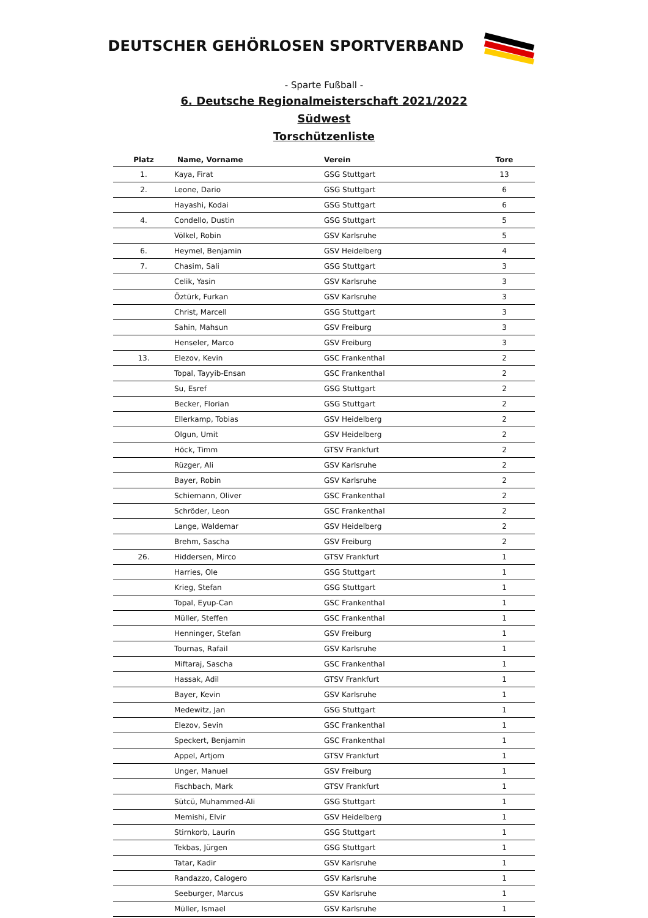DEUTSCHER GEHÖRLOSEN SPORTVERBAND
- Sparte Fußball -
6. Deutsche Regionalmeisterschaft 2021/2022
Südwest
Torschützenliste
| Platz | Name, Vorname | Verein | Tore |
| --- | --- | --- | --- |
| 1. | Kaya, Firat | GSG Stuttgart | 13 |
| 2. | Leone, Dario | GSG Stuttgart | 6 |
| | Hayashi, Kodai | GSG Stuttgart | 6 |
| 4. | Condello, Dustin | GSG Stuttgart | 5 |
| | Völkel, Robin | GSV Karlsruhe | 5 |
| 6. | Heymel, Benjamin | GSV Heidelberg | 4 |
| 7. | Chasim, Sali | GSG Stuttgart | 3 |
| | Celik, Yasin | GSV Karlsruhe | 3 |
| | Öztürk, Furkan | GSV Karlsruhe | 3 |
| | Christ, Marcell | GSG Stuttgart | 3 |
| | Sahin, Mahsun | GSV Freiburg | 3 |
| | Henseler, Marco | GSV Freiburg | 3 |
| 13. | Elezov, Kevin | GSC Frankenthal | 2 |
| | Topal, Tayyib-Ensan | GSC Frankenthal | 2 |
| | Su, Esref | GSG Stuttgart | 2 |
| | Becker, Florian | GSG Stuttgart | 2 |
| | Ellerkamp, Tobias | GSV Heidelberg | 2 |
| | Olgun, Umit | GSV Heidelberg | 2 |
| | Höck, Timm | GTSV Frankfurt | 2 |
| | Rüzger, Ali | GSV Karlsruhe | 2 |
| | Bayer, Robin | GSV Karlsruhe | 2 |
| | Schiemann, Oliver | GSC Frankenthal | 2 |
| | Schröder, Leon | GSC Frankenthal | 2 |
| | Lange, Waldemar | GSV Heidelberg | 2 |
| | Brehm, Sascha | GSV Freiburg | 2 |
| 26. | Hiddersen, Mirco | GTSV Frankfurt | 1 |
| | Harries, Ole | GSG Stuttgart | 1 |
| | Krieg, Stefan | GSG Stuttgart | 1 |
| | Topal, Eyup-Can | GSC Frankenthal | 1 |
| | Müller, Steffen | GSC Frankenthal | 1 |
| | Henninger, Stefan | GSV Freiburg | 1 |
| | Tournas, Rafail | GSV Karlsruhe | 1 |
| | Miftaraj, Sascha | GSC Frankenthal | 1 |
| | Hassak, Adil | GTSV Frankfurt | 1 |
| | Bayer, Kevin | GSV Karlsruhe | 1 |
| | Medewitz, Jan | GSG Stuttgart | 1 |
| | Elezov, Sevin | GSC Frankenthal | 1 |
| | Speckert, Benjamin | GSC Frankenthal | 1 |
| | Appel, Artjom | GTSV Frankfurt | 1 |
| | Unger, Manuel | GSV Freiburg | 1 |
| | Fischbach, Mark | GTSV Frankfurt | 1 |
| | Sütcü, Muhammed-Ali | GSG Stuttgart | 1 |
| | Memishi, Elvir | GSV Heidelberg | 1 |
| | Stirnkorb, Laurin | GSG Stuttgart | 1 |
| | Tekbas, Jürgen | GSG Stuttgart | 1 |
| | Tatar, Kadir | GSV Karlsruhe | 1 |
| | Randazzo, Calogero | GSV Karlsruhe | 1 |
| | Seeburger, Marcus | GSV Karlsruhe | 1 |
| | Müller, Ismael | GSV Karlsruhe | 1 |